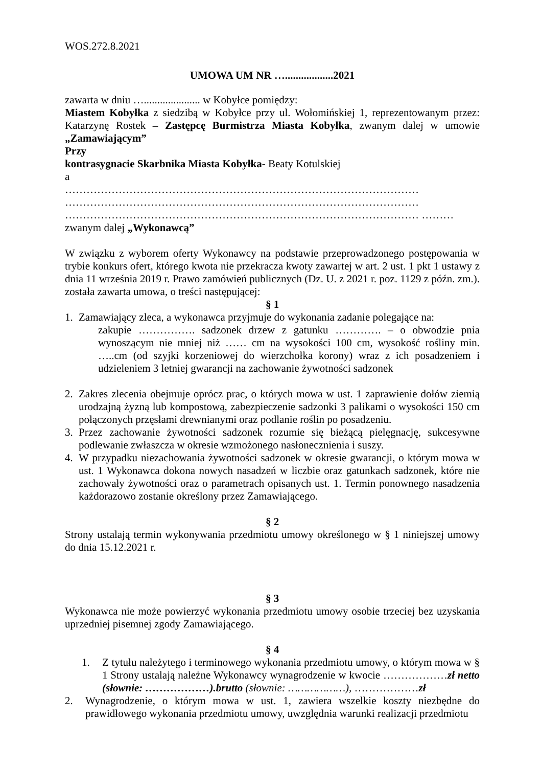WOS.272.8.2021
UMOWA UM NR …..................2021
zawarta w dniu …..................... w Kobyłce pomiędzy:
Miastem Kobyłka z siedzibą w Kobyłce przy ul. Wołomińskiej 1, reprezentowanym przez: Katarzynę Rostek – Zastępcę Burmistrza Miasta Kobyłka, zwanym dalej w umowie „Zamawiającym”
Przy
kontrasygnacie Skarbnika Miasta Kobyłka- Beaty Kotulskiej
a
……………………………………………………………………………………… ……………………………………………………………………………………… ……………………………………………………………………………………… ………
zwanym dalej „Wykonawcą”
W związku z wyborem oferty Wykonawcy na podstawie przeprowadzonego postępowania w trybie konkurs ofert, którego kwota nie przekracza kwoty zawartej w art. 2 ust. 1 pkt 1 ustawy z dnia 11 września 2019 r. Prawo zamówień publicznych (Dz. U. z 2021 r. poz. 1129 z późn. zm.). została zawarta umowa, o treści następującej:
§ 1
1. Zamawiający zleca, a wykonawca przyjmuje do wykonania zadanie polegające na:
zakupie ……………. sadzonek drzew z gatunku …………. – o obwodzie pnia wynoszącym nie mniej niż …… cm na wysokości 100 cm, wysokość rośliny min. …..cm (od szyjki korzeniowej do wierzchołka korony) wraz z ich posadzeniem i udzieleniem 3 letniej gwarancji na zachowanie żywotności sadzonek
2. Zakres zlecenia obejmuje oprócz prac, o których mowa w ust. 1 zaprawienie dołów ziemią urodzajną żyzną lub kompostową, zabezpieczenie sadzonki 3 palikami o wysokości 150 cm połączonych przęsłami drewnianymi oraz podlanie roślin po posadzeniu.
3. Przez zachowanie żywotności sadzonek rozumie się bieżącą pielęgnację, sukcesywne podlewanie zwłaszcza w okresie wzmożonego nasłonecznienia i suszy.
4. W przypadku niezachowania żywotności sadzonek w okresie gwarancji, o którym mowa w ust. 1 Wykonawca dokona nowych nasadzeń w liczbie oraz gatunkach sadzonek, które nie zachowały żywotności oraz o parametrach opisanych ust. 1. Termin ponownego nasadzenia każdorazowo zostanie określony przez Zamawiającego.
§ 2
Strony ustalają termin wykonywania przedmiotu umowy określonego w § 1 niniejszej umowy do dnia 15.12.2021 r.
§ 3
Wykonawca nie może powierzyć wykonania przedmiotu umowy osobie trzeciej bez uzyskania uprzedniej pisemnej zgody Zamawiającego.
§ 4
1. Z tytułu należytego i terminowego wykonania przedmiotu umowy, o którym mowa w § 1 Strony ustalają należne Wykonawcy wynagrodzenie w kwocie ………………zł netto (słownie: ………………).brutto (słownie: ………………), ………………zł
2. Wynagrodzenie, o którym mowa w ust. 1, zawiera wszelkie koszty niezbędne do prawidłowego wykonania przedmiotu umowy, uwzględnia warunki realizacji przedmiotu